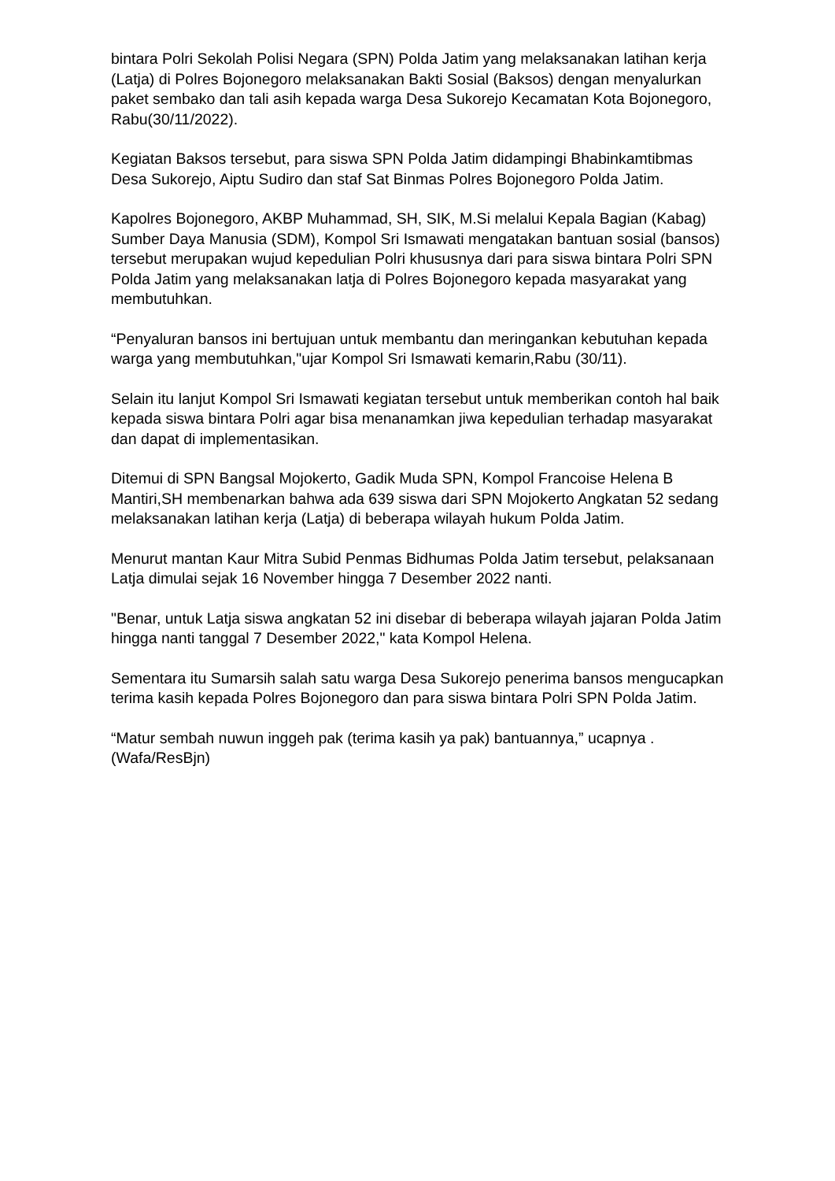bintara Polri Sekolah Polisi Negara (SPN) Polda Jatim yang melaksanakan latihan kerja (Latja) di Polres Bojonegoro melaksanakan Bakti Sosial (Baksos) dengan menyalurkan paket sembako dan tali asih kepada warga Desa Sukorejo Kecamatan Kota Bojonegoro, Rabu(30/11/2022).
Kegiatan Baksos tersebut, para siswa SPN Polda Jatim didampingi Bhabinkamtibmas Desa Sukorejo, Aiptu Sudiro dan staf Sat Binmas Polres Bojonegoro Polda Jatim.
Kapolres Bojonegoro, AKBP Muhammad, SH, SIK, M.Si melalui Kepala Bagian (Kabag) Sumber Daya Manusia (SDM), Kompol Sri Ismawati mengatakan bantuan sosial (bansos) tersebut merupakan wujud kepedulian Polri khususnya dari para siswa bintara Polri SPN Polda Jatim yang melaksanakan latja di Polres Bojonegoro kepada masyarakat yang membutuhkan.
“Penyaluran bansos ini bertujuan untuk membantu dan meringankan kebutuhan kepada warga yang membutuhkan,"ujar Kompol Sri Ismawati kemarin,Rabu (30/11).
Selain itu lanjut Kompol Sri Ismawati kegiatan tersebut untuk memberikan contoh hal baik kepada siswa bintara Polri agar bisa menanamkan jiwa kepedulian terhadap masyarakat dan dapat di implementasikan.
Ditemui di SPN Bangsal Mojokerto, Gadik Muda SPN, Kompol Francoise Helena B Mantiri,SH membenarkan bahwa ada 639 siswa dari SPN Mojokerto Angkatan 52 sedang melaksanakan latihan kerja (Latja) di beberapa wilayah hukum Polda Jatim.
Menurut mantan Kaur Mitra Subid Penmas Bidhumas Polda Jatim tersebut, pelaksanaan Latja dimulai sejak 16 November hingga 7 Desember 2022 nanti.
"Benar, untuk Latja siswa angkatan 52 ini disebar di beberapa wilayah jajaran Polda Jatim hingga nanti tanggal 7 Desember 2022," kata Kompol Helena.
Sementara itu Sumarsih salah satu warga Desa Sukorejo penerima bansos mengucapkan terima kasih kepada Polres Bojonegoro dan para siswa bintara Polri SPN Polda Jatim.
“Matur sembah nuwun inggeh pak (terima kasih ya pak) bantuannya,” ucapnya . (Wafa/ResBjn)